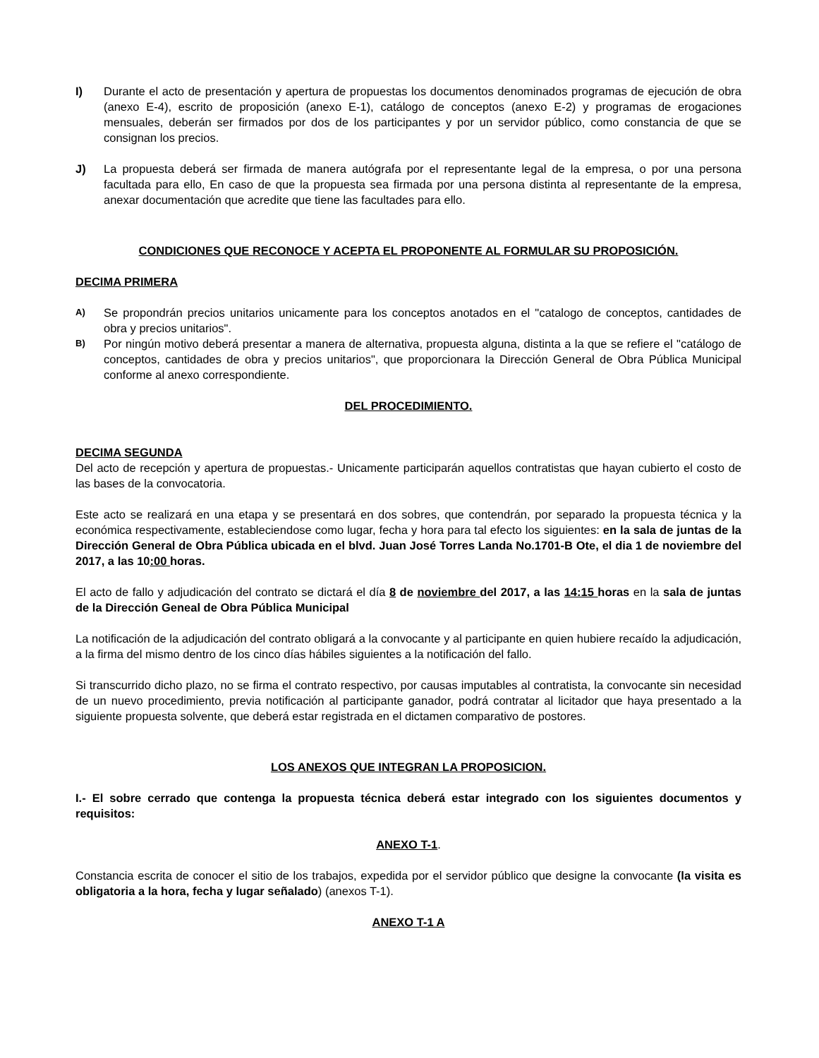I) Durante el acto de presentación y apertura de propuestas los documentos denominados programas de ejecución de obra (anexo E-4), escrito de proposición (anexo E-1), catálogo de conceptos (anexo E-2) y programas de erogaciones mensuales, deberán ser firmados por dos de los participantes y por un servidor público, como constancia de que se consignan los precios.
J) La propuesta deberá ser firmada de manera autógrafa por el representante legal de la empresa, o por una persona facultada para ello, En caso de que la propuesta sea firmada por una persona distinta al representante de la empresa, anexar documentación que acredite que tiene las facultades para ello.
CONDICIONES QUE RECONOCE Y ACEPTA EL PROPONENTE AL FORMULAR SU PROPOSICIÓN.
DECIMA PRIMERA
A)
Se propondrán precios unitarios unicamente para los conceptos anotados en el "catalogo de conceptos, cantidades de obra y precios unitarios".
B)
Por ningún motivo deberá presentar a manera de alternativa, propuesta alguna, distinta a la que se refiere el "catálogo de conceptos, cantidades de obra y precios unitarios", que proporcionara la Dirección General de Obra Pública Municipal conforme al anexo correspondiente.
DEL PROCEDIMIENTO.
DECIMA SEGUNDA
Del acto de recepción y apertura de propuestas.- Unicamente participarán aquellos contratistas que hayan cubierto el costo de las bases de la convocatoria.
Este acto se realizará en una etapa y se presentará en dos sobres, que contendrán, por separado la propuesta técnica y la económica respectivamente, estableciendose como lugar, fecha y hora para tal efecto los siguientes: en la sala de juntas de la Dirección General de Obra Pública ubicada en el blvd. Juan José Torres Landa No.1701-B Ote, el dia 1 de noviembre del 2017, a las 10:00 horas.
El acto de fallo y adjudicación del contrato se dictará el día 8 de noviembre del 2017, a las 14:15 horas en la sala de juntas de la Dirección Geneal de Obra Pública Municipal
La notificación de la adjudicación del contrato obligará a la convocante y al participante en quien hubiere recaído la adjudicación, a la firma del mismo dentro de los cinco días hábiles siguientes a la notificación del fallo.
Si transcurrido dicho plazo, no se firma el contrato respectivo, por causas imputables al contratista, la convocante sin necesidad de un nuevo procedimiento, previa notificación al participante ganador, podrá contratar al licitador que haya presentado a la siguiente propuesta solvente, que deberá estar registrada en el dictamen comparativo de postores.
LOS ANEXOS QUE INTEGRAN LA PROPOSICION.
I.- El sobre cerrado que contenga la propuesta técnica deberá estar integrado con los siguientes documentos y requisitos:
ANEXO T-1.
Constancia escrita de conocer el sitio de los trabajos, expedida por el servidor público que designe la convocante (la visita es obligatoria a la hora, fecha y lugar señalado) (anexos T-1).
ANEXO T-1 A